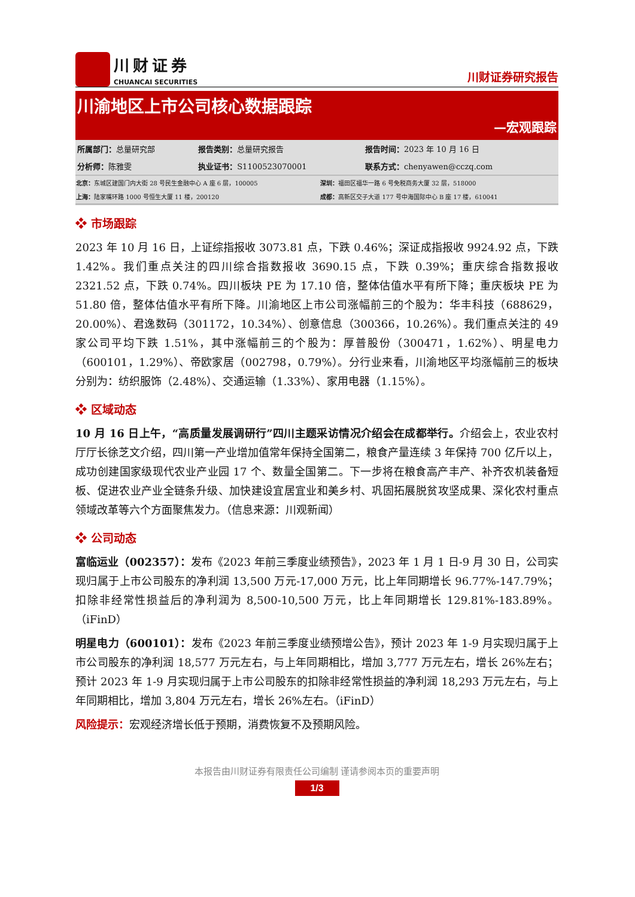川财证券
CHUANCAI SECURITIES
川财证券研究报告
川渝地区上市公司核心数据跟踪
—宏观跟踪
| 所属部门： 总量研究部 | 报告类别： 总量研究报告 | 报告时间： 2023 年 10 月 16 日 |
| 分析师： 陈雅雯 | 执业证书： S1100523070001 | 联系方式： chenyawen@cczq.com |
| 北京： 东城区建国门内大街 28 号民生金融中心 A 座 6 层，100005 | 深圳： 福田区福华一路 6 号免税商务大厦 32 层，518000 |
| 上海： 陆家嘴环路 1000 号恒生大厦 11 楼，200120 | 成都： 高新区交子大道 177 号中海国际中心 B 座 17 楼，610041 |
❖ 市场跟踪
2023 年 10 月 16 日，上证综指报收 3073.81 点，下跌 0.46%；深证成指报收 9924.92 点，下跌 1.42%。我们重点关注的四川综合指数报收 3690.15 点，下跌 0.39%；重庆综合指数报收 2321.52 点，下跌 0.74%。四川板块 PE 为 17.10 倍，整体估值水平有所下降；重庆板块 PE 为 51.80 倍，整体估值水平有所下降。川渝地区上市公司涨幅前三的个股为：华丰科技（688629，20.00%）、君逸数码（301172，10.34%）、创意信息（300366，10.26%）。我们重点关注的 49 家公司平均下跌 1.51%，其中涨幅前三的个股为：厚普股份（300471，1.62%）、明星电力（600101，1.29%）、帝欧家居（002798，0.79%）。分行业来看，川渝地区平均涨幅前三的板块分别为：纺织服饰（2.48%）、交通运输（1.33%）、家用电器（1.15%）。
❖ 区域动态
10 月 16 日上午，“高质量发展调研行”四川主题采访情况介绍会在成都举行。介绍会上，农业农村厅厅长徐芝文介绍，四川第一产业增加值常年保持全国第二，粮食产量连续 3 年保持 700 亿斤以上，成功创建国家级现代农业产业园 17 个、数量全国第二。下一步将在粮食高产丰产、补齐农机装备短板、促进农业产业全链条升级、加快建设宜居宜业和美乡村、巩固拓展脱贫攻坚成果、深化农村重点领域改革等六个方面聚焦发力。（信息来源：川观新闻）
❖ 公司动态
富临运业（002357）：发布《2023 年前三季度业绩预告》，2023 年 1 月 1 日-9 月 30 日，公司实现归属于上市公司股东的净利润 13,500 万元-17,000 万元，比上年同期增长 96.77%-147.79%；扣除非经常性损益后的净利润为 8,500-10,500 万元，比上年同期增长 129.81%-183.89%。（iFinD）
明星电力（600101）：发布《2023 年前三季度业绩预增公告》，预计 2023 年 1-9 月实现归属于上市公司股东的净利润 18,577 万元左右，与上年同期相比，增加 3,777 万元左右，增长 26%左右；预计 2023 年 1-9 月实现归属于上市公司股东的扣除非经常性损益的净利润 18,293 万元左右，与上年同期相比，增加 3,804 万元左右，增长 26%左右。（iFinD）
风险提示：宏观经济增长低于预期，消费恢复不及预期风险。
本报告由川财证券有限责任公司编制 谨请参阅本页的重要声明
1/3